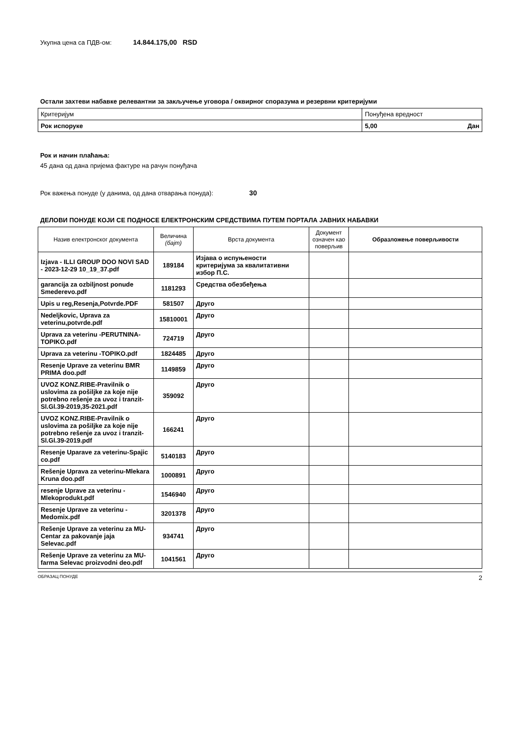Укупна цена са ПДВ-ом: 14.844.175,00 RSD
Остали захтеви набавке релевантни за закључење уговора / оквирног споразума и резервни критеријуми
| Критеријум | Понуђена вредност |
| Рок испоруке | 5,00 Дан |
Рок и начин плаћања:
45 дана од дана пријема фактуре на рачун понуђача
Рок важења понуде (у данима, од дана отварања понуда): 30
ДЕЛОВИ ПОНУДЕ КОЈИ СЕ ПОДНОСЕ ЕЛЕКТРОНСКИМ СРЕДСТВИМА ПУТЕМ ПОРТАЛА ЈАВНИХ НАБАВКИ
| Назив електронског документа | Величина (бајт) | Врста документа | Документ означен као поверљив | Образложење поверљивости |
| --- | --- | --- | --- | --- |
| Izjava - ILLI GROUP DOO NOVI SAD - 2023-12-29 10_19_37.pdf | 189184 | Изјава о испуњености критеријума за квалитативни избор П.С. | | |
| garancija za ozbiljnost ponude Smederevo.pdf | 1181293 | Средства обезбеђења | | |
| Upis u reg,Resenja,Potvrde.PDF | 581507 | Друго | | |
| Nedeljkovic, Uprava za veterinu,potvrde.pdf | 15810001 | Друго | | |
| Uprava za veterinu -PERUTNINA-TOPIKO.pdf | 724719 | Друго | | |
| Uprava za veterinu -TOPIKO.pdf | 1824485 | Друго | | |
| Resenje Uprave za veterinu BMR PRIMA doo.pdf | 1149859 | Друго | | |
| UVOZ KONZ.RIBE-Pravilnik o uslovima za pošiljke za koje nije potrebno rešenje za uvoz i tranzit-Sl.Gl.39-2019,35-2021.pdf | 359092 | Друго | | |
| UVOZ KONZ.RIBE-Pravilnik o uslovima za pošiljke za koje nije potrebno rešenje za uvoz i tranzit-Sl.Gl.39-2019.pdf | 166241 | Друго | | |
| Resenje Uparave za veterinu-Spajic co.pdf | 5140183 | Друго | | |
| Rešenje Uprava za veterinu-Mlekara Kruna doo.pdf | 1000891 | Друго | | |
| resenje Uprave za veterinu -Mlekoprodukt.pdf | 1546940 | Друго | | |
| Resenje Uprave za veterinu -Medomix.pdf | 3201378 | Друго | | |
| Rešenje Uprave za veterinu za MU-Centar za pakovanje jaja Selevac.pdf | 934741 | Друго | | |
| Rešenje Uprave za veterinu za MU-farma Selevac proizvodni deo.pdf | 1041561 | Друго | | |
ОБРАЗАЦ ПОНУДЕ 2